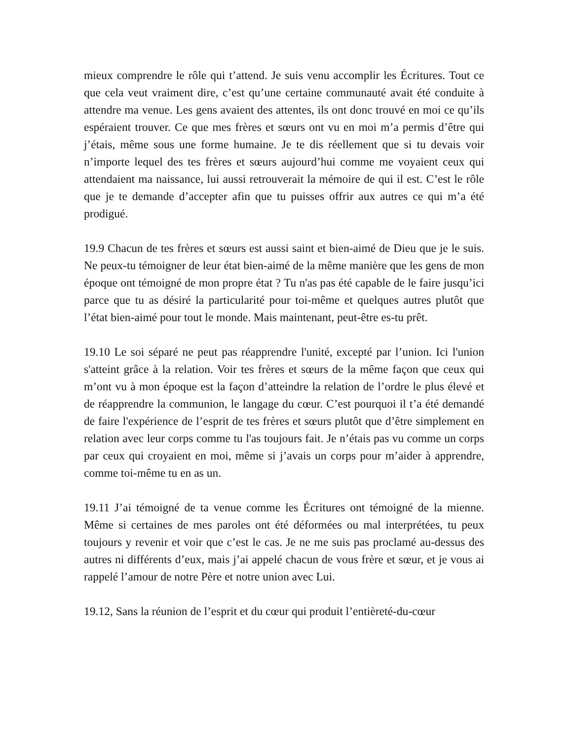mieux comprendre le rôle qui t’attend. Je suis venu accomplir les Écritures. Tout ce que cela veut vraiment dire, c’est qu’une certaine communauté avait été conduite à attendre ma venue. Les gens avaient des attentes, ils ont donc trouvé en moi ce qu’ils espéraient trouver. Ce que mes frères et sœurs ont vu en moi m’a permis d’être qui j’étais, même sous une forme humaine. Je te dis réellement que si tu devais voir n’importe lequel des tes frères et sœurs aujourd’hui comme me voyaient ceux qui attendaient ma naissance, lui aussi retrouverait la mémoire de qui il est. C’est le rôle que je te demande d’accepter afin que tu puisses offrir aux autres ce qui m’a été prodigué.
19.9 Chacun de tes frères et sœurs est aussi saint et bien-aimé de Dieu que je le suis. Ne peux-tu témoigner de leur état bien-aimé de la même manière que les gens de mon époque ont témoigné de mon propre état ? Tu n'as pas été capable de le faire jusqu’ici parce que tu as désiré la particularité pour toi-même et quelques autres plutôt que l’état bien-aimé pour tout le monde. Mais maintenant, peut-être es-tu prêt.
19.10 Le soi séparé ne peut pas réapprendre l'unité, excepté par l’union. Ici l'union s'atteint grâce à la relation. Voir tes frères et sœurs de la même façon que ceux qui m’ont vu à mon époque est la façon d’atteindre la relation de l’ordre le plus élevé et de réapprendre la communion, le langage du cœur. C’est pourquoi il t’a été demandé de faire l'expérience de l’esprit de tes frères et sœurs plutôt que d’être simplement en relation avec leur corps comme tu l'as toujours fait. Je n’étais pas vu comme un corps par ceux qui croyaient en moi, même si j’avais un corps pour m’aider à apprendre, comme toi-même tu en as un.
19.11 J’ai témoigné de ta venue comme les Écritures ont témoigné de la mienne. Même si certaines de mes paroles ont été déformées ou mal interprétées, tu peux toujours y revenir et voir que c’est le cas. Je ne me suis pas proclamé au-dessus des autres ni différents d’eux, mais j’ai appelé chacun de vous frère et sœur, et je vous ai rappelé l’amour de notre Père et notre union avec Lui.
19.12, Sans la réunion de l’esprit et du cœur qui produit l’entièreté-du-cœur